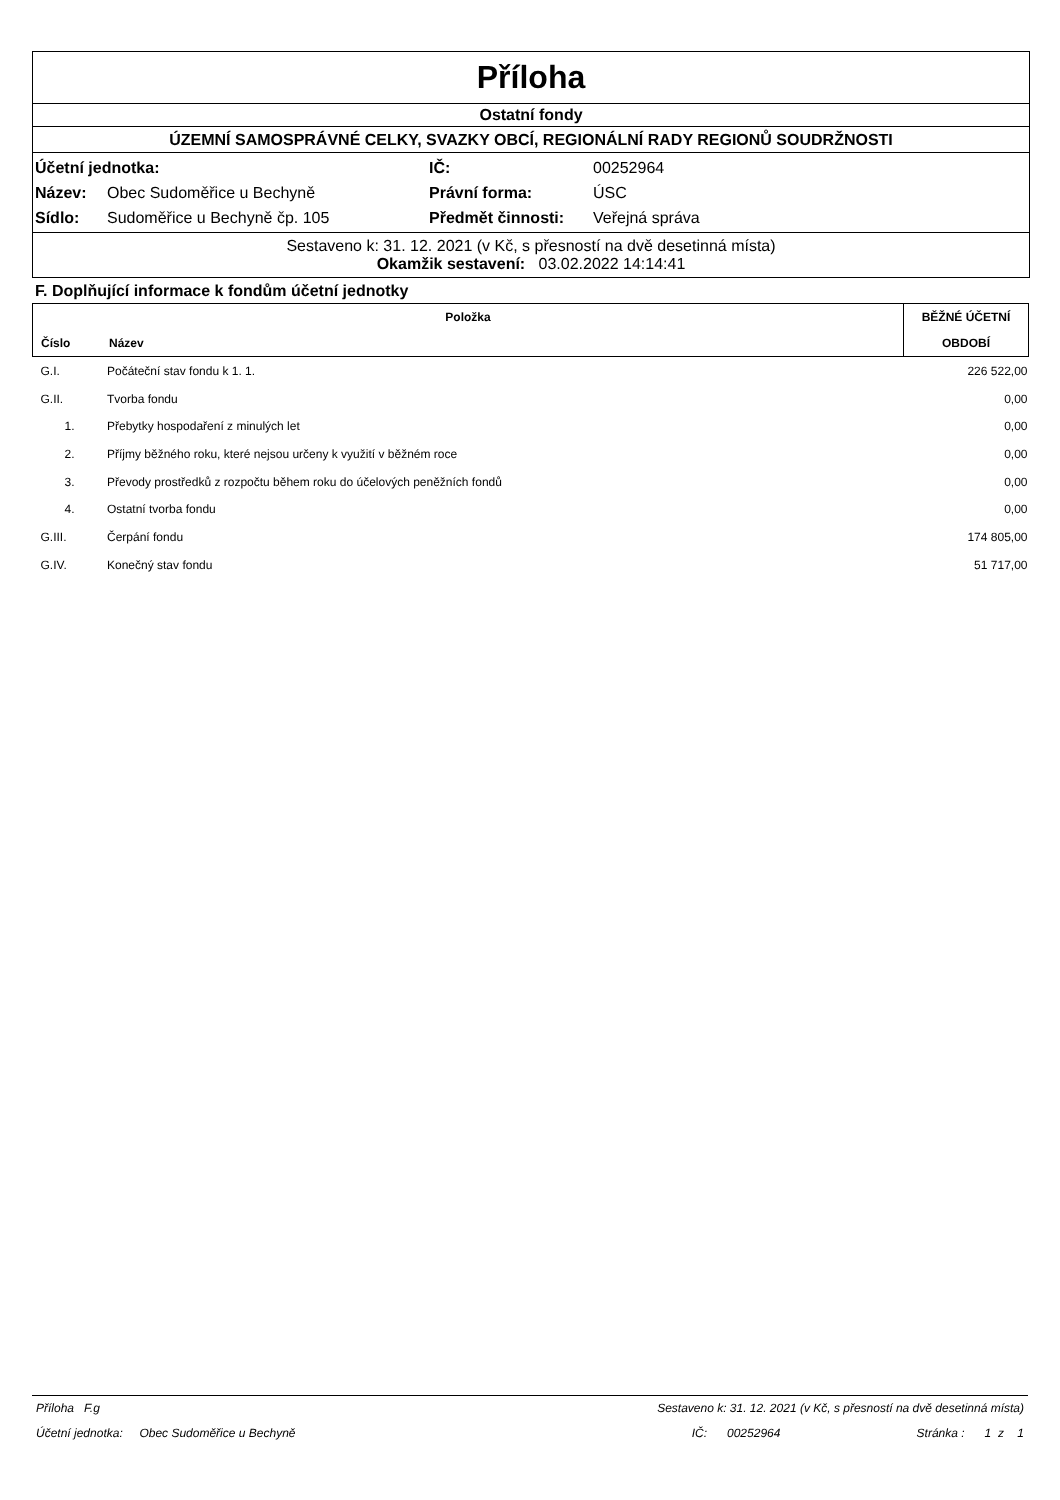Příloha
Ostatní fondy
ÚZEMNÍ SAMOSPRÁVNÉ CELKY, SVAZKY OBCÍ, REGIONÁLNÍ RADY REGIONŮ SOUDRŽNOSTI
| Účetní jednotka: | | IČ: | 00252964 |
| Název: | Obec Sudoměřice u Bechyně | Právní forma: | ÚSC |
| Sídlo: | Sudoměřice u Bechyně čp. 105 | Předmět činnosti: | Veřejná správa |
Sestaveno k: 31. 12. 2021 (v Kč, s přesností na dvě desetinná místa)
Okamžik sestavení: 03.02.2022 14:14:41
F. Doplňující informace k fondům účetní jednotky
| Položka | | BĚŽNÉ ÚČETNÍ |
| --- | --- | --- |
| Číslo | Název | OBDOBÍ |
| G.I. | Počáteční stav fondu k 1. 1. | 226 522,00 |
| G.II. | Tvorba fondu | 0,00 |
| 1. | Přebytky hospodaření z minulých let | 0,00 |
| 2. | Příjmy běžného roku, které nejsou určeny k využití v běžném roce | 0,00 |
| 3. | Převody prostředků z rozpočtu během roku do účelových peněžních fondů | 0,00 |
| 4. | Ostatní tvorba fondu | 0,00 |
| G.III. | Čerpání fondu | 174 805,00 |
| G.IV. | Konečný stav fondu | 51 717,00 |
Příloha F.g Sestaveno k: 31. 12. 2021 (v Kč, s přesností na dvě desetinná místa)
Účetní jednotka: Obec Sudoměřice u Bechyně IČ: 00252964 Stránka : 1 z 1